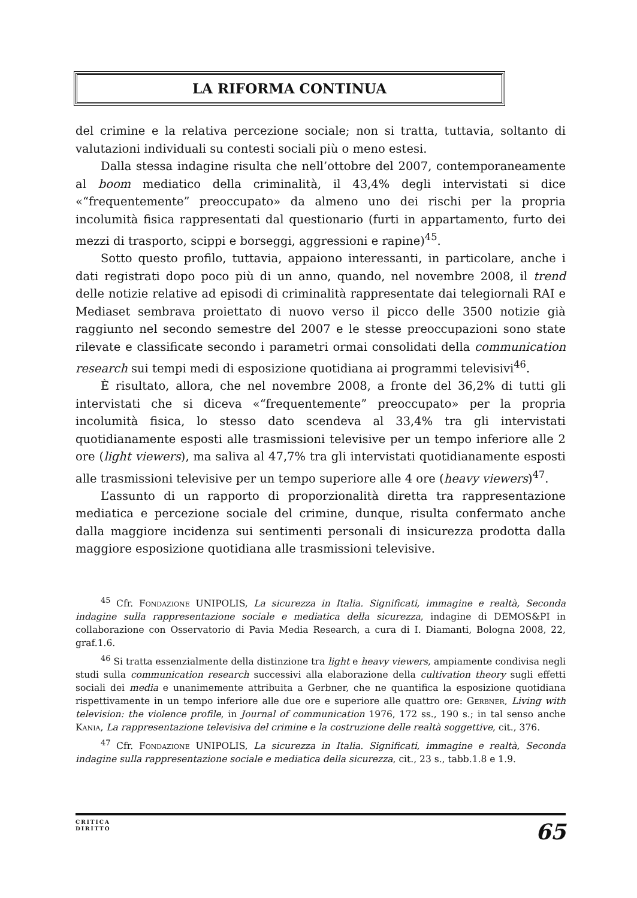LA RIFORMA CONTINUA
del crimine e la relativa percezione sociale; non si tratta, tuttavia, soltanto di valutazioni individuali su contesti sociali più o meno estesi.
Dalla stessa indagine risulta che nell’ottobre del 2007, contemporaneamente al boom mediatico della criminalità, il 43,4% degli intervistati si dice «“frequentemente” preoccupato» da almeno uno dei rischi per la propria incolumità fisica rappresentati dal questionario (furti in appartamento, furto dei mezzi di trasporto, scippi e borseggi, aggressioni e rapine)<sup>45</sup>.
Sotto questo profilo, tuttavia, appaiono interessanti, in particolare, anche i dati registrati dopo poco più di un anno, quando, nel novembre 2008, il trend delle notizie relative ad episodi di criminalità rappresentate dai telegiornali RAI e Mediaset sembrava proiettato di nuovo verso il picco delle 3500 notizie già raggiunto nel secondo semestre del 2007 e le stesse preoccupazioni sono state rilevate e classificate secondo i parametri ormai consolidati della communication research sui tempi medi di esposizione quotidiana ai programmi televisivi<sup>46</sup>.
È risultato, allora, che nel novembre 2008, a fronte del 36,2% di tutti gli intervistati che si diceva «“frequentemente” preoccupato» per la propria incolumità fisica, lo stesso dato scendeva al 33,4% tra gli intervistati quotidianamente esposti alle trasmissioni televisive per un tempo inferiore alle 2 ore (light viewers), ma saliva al 47,7% tra gli intervistati quotidianamente esposti alle trasmissioni televisive per un tempo superiore alle 4 ore (heavy viewers)<sup>47</sup>.
L’assunto di un rapporto di proporzionalità diretta tra rappresentazione mediatica e percezione sociale del crimine, dunque, risulta confermato anche dalla maggiore incidenza sui sentimenti personali di insicurezza prodotta dalla maggiore esposizione quotidiana alle trasmissioni televisive.
<sup>45</sup> Cfr. Fondazione UNIPOLIS, La sicurezza in Italia. Significati, immagine e realtà, Seconda indagine sulla rappresentazione sociale e mediatica della sicurezza, indagine di DEMOS&PI in collaborazione con Osservatorio di Pavia Media Research, a cura di I. Diamanti, Bologna 2008, 22, graf.1.6.
<sup>46</sup> Si tratta essenzialmente della distinzione tra light e heavy viewers, ampiamente condivisa negli studi sulla communication research successivi alla elaborazione della cultivation theory sugli effetti sociali dei media e unanimemente attribuita a Gerbner, che ne quantifica la esposizione quotidiana rispettivamente in un tempo inferiore alle due ore e superiore alle quattro ore: Gerbner, Living with television: the violence profile, in Journal of communication 1976, 172 ss., 190 s.; in tal senso anche Kania, La rappresentazione televisiva del crimine e la costruzione delle realtà soggettive, cit., 376.
<sup>47</sup> Cfr. Fondazione UNIPOLIS, La sicurezza in Italia. Significati, immagine e realtà, Seconda indagine sulla rappresentazione sociale e mediatica della sicurezza, cit., 23 s., tabb.1.8 e 1.9.
CRITICA
DIRITTO
65